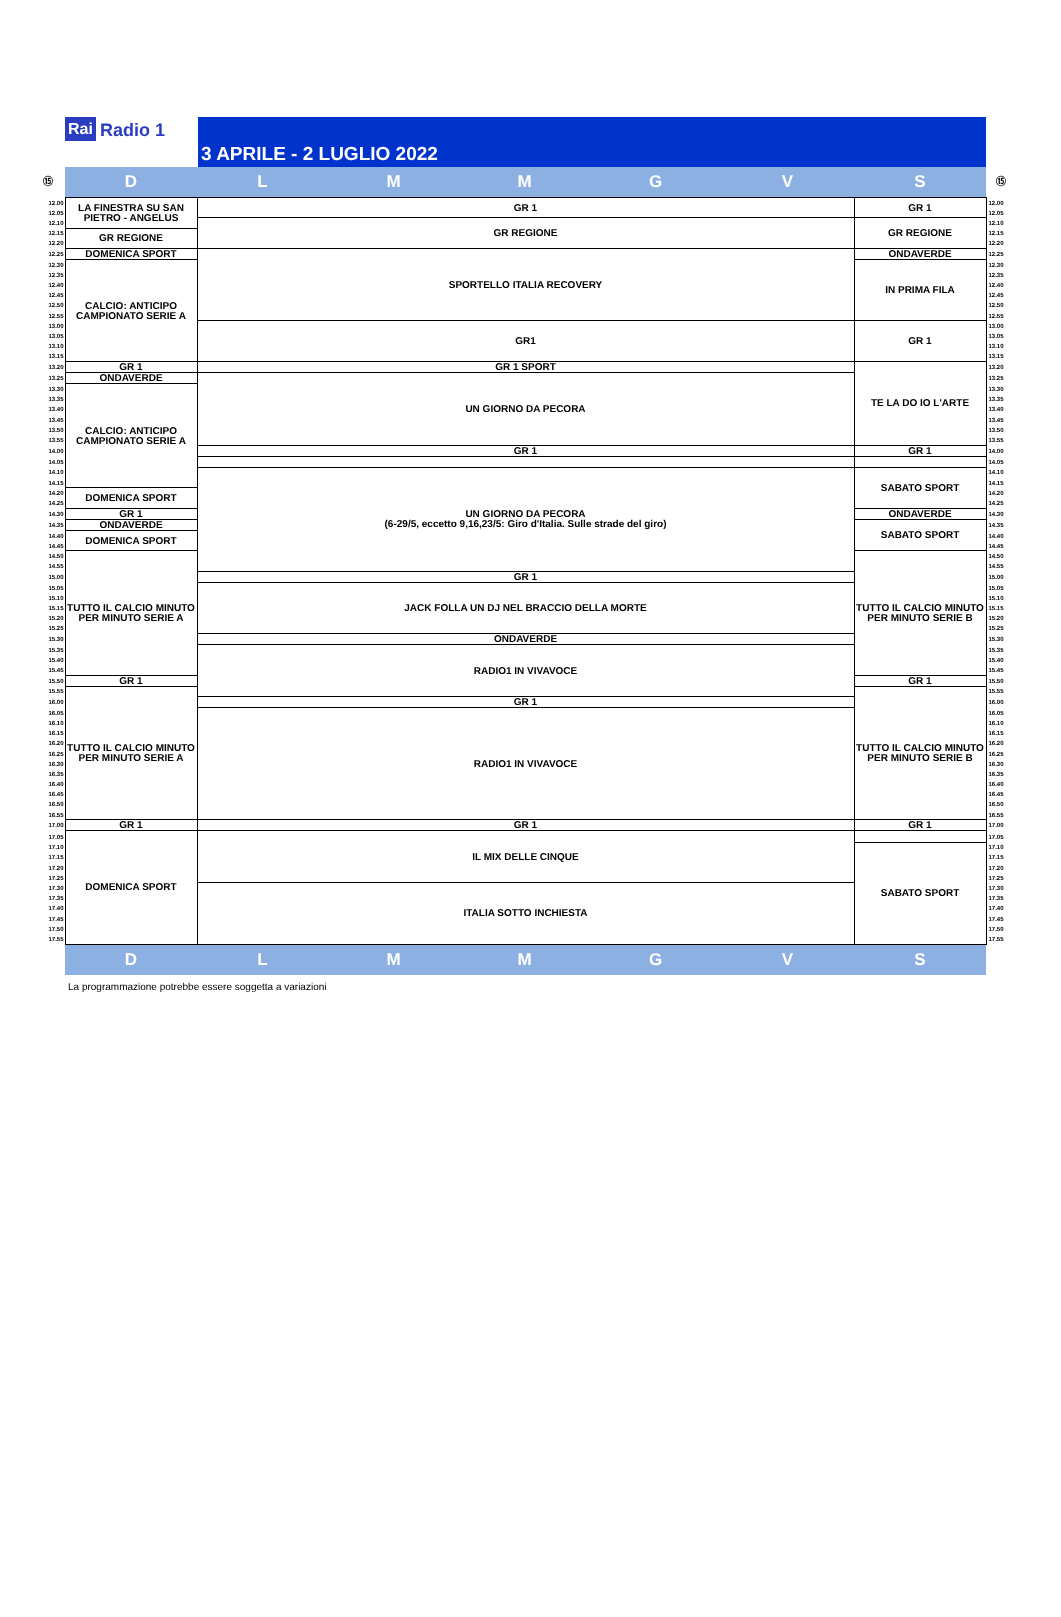Rai Radio 1
3 APRILE - 2 LUGLIO 2022
| ⑮ | D | L | M | M | G | V | S | ⑮ |
| 12.00 | LA FINESTRA SU SAN PIETRO - ANGELUS | GR 1 | | | | | GR 1 | 12.00 |
| 12.05 | | | | | | | | 12.05 |
| 12.10 | | GR REGIONE | | | | | GR REGIONE | 12.10 |
| 12.15 | GR REGIONE | | | | | | | 12.15 |
| 12.20 | | | | | | | | 12.20 |
| 12.25 | DOMENICA SPORT | SPORTELLO ITALIA RECOVERY | | | | | ONDAVERDE | 12.25 |
| 12.30 | CALCIO: ANTICIPO CAMPIONATO SERIE A | | | | | | IN PRIMA FILA | 12.30 |
| 12.35 | | | | | | | | 12.35 |
| 12.40 | | | | | | | | 12.40 |
| 12.45 | | | | | | | | 12.45 |
| 12.50 | | | | | | | | 12.50 |
| 12.55 | | | | | | | | 12.55 |
| 13.00 | | GR1 | | | | | GR 1 | 13.00 |
| 13.05 | | | | | | | | 13.05 |
| 13.10 | | | | | | | | 13.10 |
| 13.15 | | | | | | | | 13.15 |
| 13.20 | GR 1 | GR 1 SPORT | | | | | TE LA DO IO L'ARTE | 13.20 |
| 13.25 | ONDAVERDE | UN GIORNO DA PECORA | | | | | | 13.25 |
| 13.30 | CALCIO: ANTICIPO CAMPIONATO SERIE A | | | | | | | 13.30 |
| 13.35 | | | | | | | | 13.35 |
| 13.40 | | | | | | | | 13.40 |
| 13.45 | | | | | | | | 13.45 |
| 13.50 | | | | | | | | 13.50 |
| 13.55 | | | | | | | | 13.55 |
| 14.00 | | GR 1 | | | | | GR 1 | 14.00 |
| 14.05 | | | | | | | | 14.05 |
| 14.10 | | UN GIORNO DA PECORA (6-29/5, eccetto 9,16,23/5: Giro d'Italia. Sulle strade del giro) | | | | | SABATO SPORT | 14.10 |
| 14.15 | | | | | | | | 14.15 |
| 14.20 | DOMENICA SPORT | | | | | | | 14.20 |
| 14.25 | | | | | | | | 14.25 |
| 14.30 | GR 1 | | | | | | ONDAVERDE | 14.30 |
| 14.35 | ONDAVERDE | | | | | | SABATO SPORT | 14.35 |
| 14.40 | DOMENICA SPORT | | | | | | | 14.40 |
| 14.45 | | | | | | | | 14.45 |
| 14.50 | TUTTO IL CALCIO MINUTO PER MINUTO SERIE A | | | | | | TUTTO IL CALCIO MINUTO PER MINUTO SERIE B | 14.50 |
| 14.55 | | | | | | | | 14.55 |
| 15.00 | | GR 1 | | | | | | 15.00 |
| 15.05 | | JACK FOLLA UN DJ NEL BRACCIO DELLA MORTE | | | | | | 15.05 |
| 15.10 | | | | | | | | 15.10 |
| 15.15 | | | | | | | | 15.15 |
| 15.20 | | | | | | | | 15.20 |
| 15.25 | | | | | | | | 15.25 |
| 15.30 | | ONDAVERDE | | | | | | 15.30 |
| 15.35 | | RADIO1 IN VIVAVOCE | | | | | | 15.35 |
| 15.40 | | | | | | | | 15.40 |
| 15.45 | | | | | | | | 15.45 |
| 15.50 | GR 1 | | | | | | GR 1 | 15.50 |
| 15.55 | TUTTO IL CALCIO MINUTO PER MINUTO SERIE A | | | | | | TUTTO IL CALCIO MINUTO PER MINUTO SERIE B | 15.55 |
| 16.00 | | GR 1 | | | | | | 16.00 |
| 16.05 | | RADIO1 IN VIVAVOCE | | | | | | 16.05 |
| 16.10 | | | | | | | | 16.10 |
| 16.15 | | | | | | | | 16.15 |
| 16.20 | | | | | | | | 16.20 |
| 16.25 | | | | | | | | 16.25 |
| 16.30 | | | | | | | | 16.30 |
| 16.35 | | | | | | | | 16.35 |
| 16.40 | | | | | | | | 16.40 |
| 16.45 | | | | | | | | 16.45 |
| 16.50 | | | | | | | | 16.50 |
| 16.55 | | | | | | | | 16.55 |
| 17.00 | GR 1 | GR 1 | | | | | GR 1 | 17.00 |
| 17.05 | DOMENICA SPORT | IL MIX DELLE CINQUE | | | | | | 17.05 |
| 17.10 | | | | | | | SABATO SPORT | 17.10 |
| 17.15 | | | | | | | | 17.15 |
| 17.20 | | | | | | | | 17.20 |
| 17.25 | | | | | | | | 17.25 |
| 17.30 | | ITALIA SOTTO INCHIESTA | | | | | | 17.30 |
| 17.35 | | | | | | | | 17.35 |
| 17.40 | | | | | | | | 17.40 |
| 17.45 | | | | | | | | 17.45 |
| 17.50 | | | | | | | | 17.50 |
| 17.55 | | | | | | | | 17.55 |
| | D | L | M | M | G | V | S | |
La programmazione potrebbe essere soggetta a variazioni